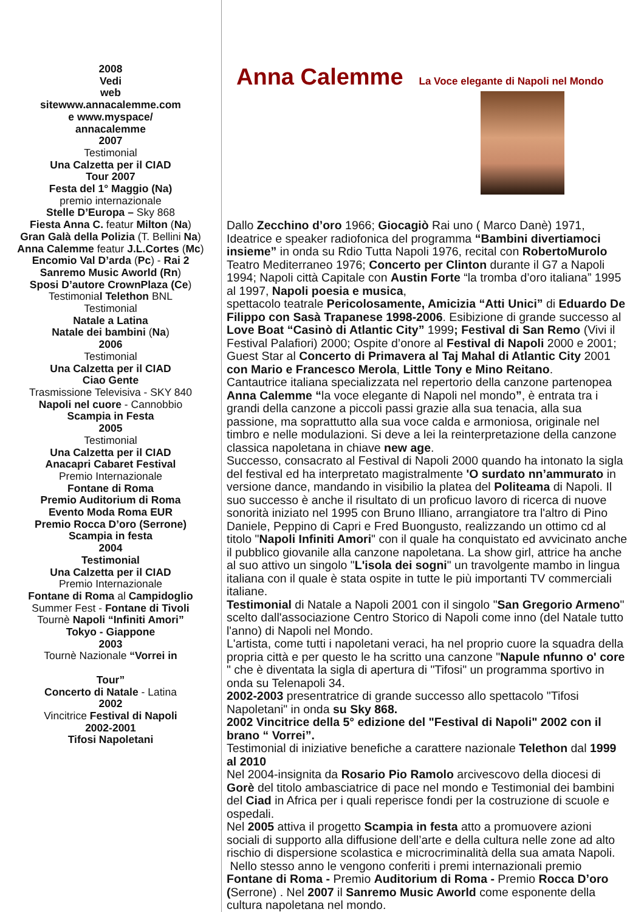2008
Vedi
web
sitewww.annacalemme.com
e www.myspace/
annacalemme
2007
Testimonial
Una Calzetta per il CIAD
Tour 2007
Festa del 1° Maggio (Na)
premio internazionale
Stelle D’Europa – Sky 868
Fiesta Anna C. featur Milton (Na)
Gran Galà della Polizia (T. Bellini Na)
Anna Calemme featur J.L.Cortes (Mc)
Encomio Val D’arda (Pc) - Rai 2
Sanremo Music Aworld (Rn)
Sposi D’autore CrownPlaza (Ce)
Testimonial Telethon BNL
Testimonial
Natale a Latina
Natale dei bambini (Na)
2006
Testimonial
Una Calzetta per il CIAD
Ciao Gente
Trasmissione Televisiva - SKY 840
Napoli nel cuore - Cannobbio
Scampia in Festa
2005
Testimonial
Una Calzetta per il CIAD
Anacapri Cabaret Festival
Premio Internazionale
Fontane di Roma
Premio Auditorium di Roma
Evento Moda Roma EUR
Premio Rocca D’oro (Serrone)
Scampia in festa
2004
Testimonial
Una Calzetta per il CIAD
Premio Internazionale
Fontane di Roma al Campidoglio
Summer Fest - Fontane di Tivoli
Tournè Napoli “Infiniti Amori”
Tokyo - Giappone
2003
Tournè Nazionale “Vorrei in
Tour”
Concerto di Natale - Latina
2002
Vincitrice Festival di Napoli
2002-2001
Tifosi Napoletani
Anna Calemme
La Voce elegante di Napoli nel Mondo
Dallo Zecchino d’oro 1966; Giocagiò Rai uno ( Marco Danè) 1971, Ideatrice e speaker radiofonica del programma “Bambini divertiamoci insieme” in onda su Rdio Tutta Napoli 1976, recital con RobertoMurolo Teatro Mediterraneo 1976; Concerto per Clinton durante il G7 a Napoli 1994; Napoli città Capitale con Austin Forte “la tromba d’oro italiana” 1995 al 1997, Napoli poesia e musica,
spettacolo teatrale Pericolosamente, Amicizia “Atti Unici” di Eduardo De Filippo con Sasà Trapanese 1998-2006. Esibizione di grande successo al Love Boat “Casinò di Atlantic City” 1999; Festival di San Remo (Vivi il Festival Palafiori) 2000; Ospite d’onore al Festival di Napoli 2000 e 2001; Guest Star al Concerto di Primavera al Taj Mahal di Atlantic City 2001 con Mario e Francesco Merola, Little Tony e Mino Reitano.
Cantautrice italiana specializzata nel repertorio della canzone partenopea Anna Calemme “la voce elegante di Napoli nel mondo”, è entrata tra i grandi della canzone a piccoli passi grazie alla sua tenacia, alla sua passione, ma soprattutto alla sua voce calda e armoniosa, originale nel timbro e nelle modulazioni. Si deve a lei la reinterpretazione della canzone classica napoletana in chiave new age.
Successo, consacrato al Festival di Napoli 2000 quando ha intonato la sigla del festival ed ha interpretato magistralmente 'O surdato nn’ammurato in versione dance, mandando in visibilio la platea del Politeama di Napoli. Il suo successo è anche il risultato di un proficuo lavoro di ricerca di nuove sonorità iniziato nel 1995 con Bruno Illiano, arrangiatore tra l'altro di Pino Daniele, Peppino di Capri e Fred Buongusto, realizzando un ottimo cd al titolo "Napoli Infiniti Amori" con il quale ha conquistato ed avvicinato anche il pubblico giovanile alla canzone napoletana. La show girl, attrice ha anche al suo attivo un singolo "L'isola dei sogni" un travolgente mambo in lingua italiana con il quale è stata ospite in tutte le più importanti TV commerciali italiane.
Testimonial di Natale a Napoli 2001 con il singolo "San Gregorio Armeno" scelto dall'associazione Centro Storico di Napoli come inno (del Natale tutto l'anno) di Napoli nel Mondo.
L'artista, come tutti i napoletani veraci, ha nel proprio cuore la squadra della propria città e per questo le ha scritto una canzone "Napule nfunno o' core " che è diventata la sigla di apertura di "Tifosi" un programma sportivo in onda su Telenapoli 34.
2002-2003 presentratrice di grande successo allo spettacolo "Tifosi Napoletani" in onda su Sky 868.
2002 Vincitrice della 5° edizione del "Festival di Napoli" 2002 con il brano “ Vorrei”.
Testimonial di iniziative benefiche a carattere nazionale Telethon dal 1999 al 2010
Nel 2004-insignita da Rosario Pio Ramolo arcivescovo della diocesi di Gorè del titolo ambasciatrice di pace nel mondo e Testimonial dei bambini del Ciad in Africa per i quali reperisce fondi per la costruzione di scuole e ospedali.
Nel 2005 attiva il progetto Scampia in festa atto a promuovere azioni sociali di supporto alla diffusione dell’arte e della cultura nelle zone ad alto rischio di dispersione scolastica e microcriminalità della sua amata Napoli.
Nello stesso anno le vengono conferiti i premi internazionali premio Fontane di Roma - Premio Auditorium di Roma - Premio Rocca D’oro (Serrone) . Nel 2007 il Sanremo Music Aworld come esponente della cultura napoletana nel mondo.